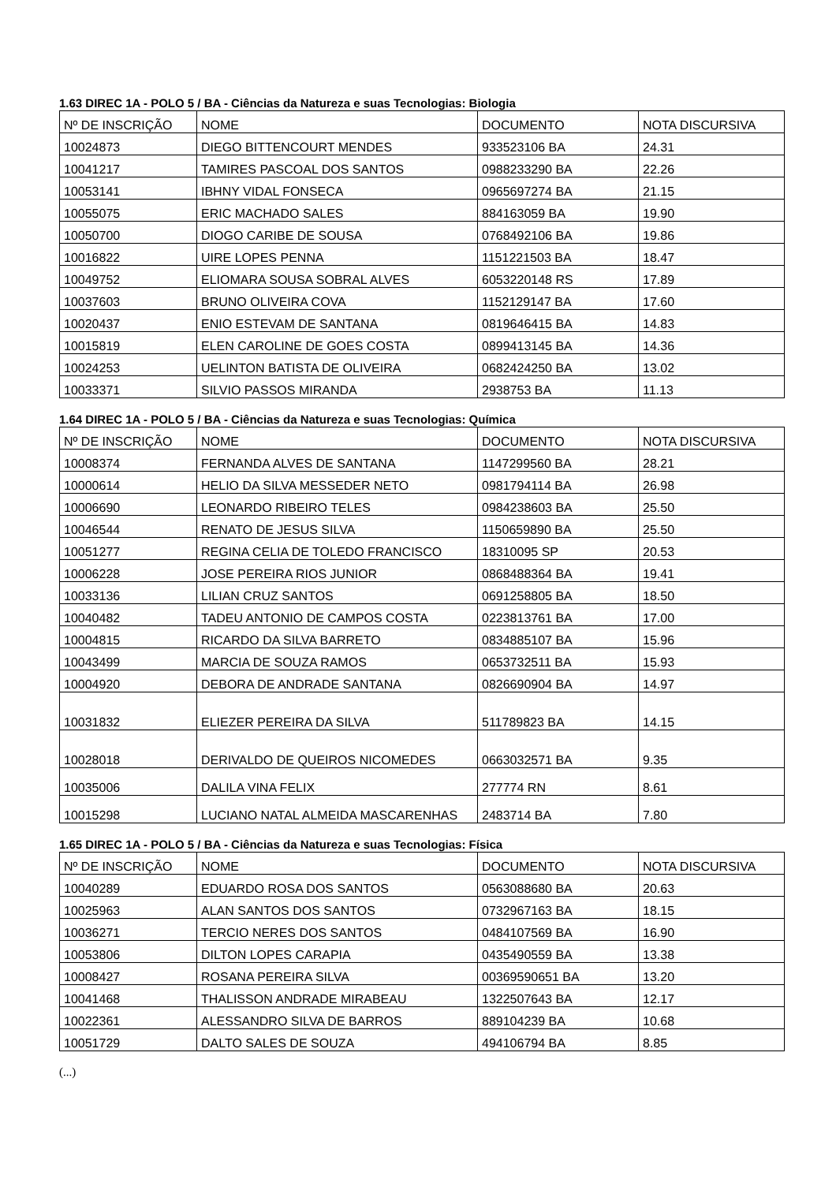1.63 DIREC 1A - POLO 5 / BA - Ciências da Natureza e suas Tecnologias: Biologia
| Nº DE INSCRIÇÃO | NOME | DOCUMENTO | NOTA DISCURSIVA |
| 10024873 | DIEGO BITTENCOURT MENDES | 933523106 BA | 24.31 |
| 10041217 | TAMIRES PASCOAL DOS SANTOS | 0988233290 BA | 22.26 |
| 10053141 | IBHNY VIDAL FONSECA | 0965697274 BA | 21.15 |
| 10055075 | ERIC MACHADO SALES | 884163059 BA | 19.90 |
| 10050700 | DIOGO CARIBE DE SOUSA | 0768492106 BA | 19.86 |
| 10016822 | UIRE LOPES PENNA | 1151221503 BA | 18.47 |
| 10049752 | ELIOMARA SOUSA SOBRAL ALVES | 6053220148 RS | 17.89 |
| 10037603 | BRUNO OLIVEIRA COVA | 1152129147 BA | 17.60 |
| 10020437 | ENIO ESTEVAM DE SANTANA | 0819646415 BA | 14.83 |
| 10015819 | ELEN CAROLINE DE GOES COSTA | 0899413145 BA | 14.36 |
| 10024253 | UELINTON BATISTA DE OLIVEIRA | 0682424250 BA | 13.02 |
| 10033371 | SILVIO PASSOS MIRANDA | 2938753 BA | 11.13 |
1.64 DIREC 1A - POLO 5 / BA - Ciências da Natureza e suas Tecnologias: Química
| Nº DE INSCRIÇÃO | NOME | DOCUMENTO | NOTA DISCURSIVA |
| 10008374 | FERNANDA ALVES DE SANTANA | 1147299560 BA | 28.21 |
| 10000614 | HELIO DA SILVA MESSEDER NETO | 0981794114 BA | 26.98 |
| 10006690 | LEONARDO RIBEIRO TELES | 0984238603 BA | 25.50 |
| 10046544 | RENATO DE JESUS SILVA | 1150659890 BA | 25.50 |
| 10051277 | REGINA CELIA DE TOLEDO FRANCISCO | 18310095 SP | 20.53 |
| 10006228 | JOSE PEREIRA RIOS JUNIOR | 0868488364 BA | 19.41 |
| 10033136 | LILIAN CRUZ SANTOS | 0691258805 BA | 18.50 |
| 10040482 | TADEU ANTONIO DE CAMPOS COSTA | 0223813761 BA | 17.00 |
| 10004815 | RICARDO DA SILVA BARRETO | 0834885107 BA | 15.96 |
| 10043499 | MARCIA DE SOUZA RAMOS | 0653732511 BA | 15.93 |
| 10004920 | DEBORA DE ANDRADE SANTANA | 0826690904 BA | 14.97 |
| 10031832 | ELIEZER PEREIRA DA SILVA | 511789823 BA | 14.15 |
| 10028018 | DERIVALDO DE QUEIROS NICOMEDES | 0663032571 BA | 9.35 |
| 10035006 | DALILA VINA FELIX | 277774 RN | 8.61 |
| 10015298 | LUCIANO NATAL ALMEIDA MASCARENHAS | 2483714 BA | 7.80 |
1.65 DIREC 1A - POLO 5 / BA - Ciências da Natureza e suas Tecnologias: Física
| Nº DE INSCRIÇÃO | NOME | DOCUMENTO | NOTA DISCURSIVA |
| 10040289 | EDUARDO ROSA DOS SANTOS | 0563088680 BA | 20.63 |
| 10025963 | ALAN SANTOS DOS SANTOS | 0732967163 BA | 18.15 |
| 10036271 | TERCIO NERES DOS SANTOS | 0484107569 BA | 16.90 |
| 10053806 | DILTON LOPES CARAPIA | 0435490559 BA | 13.38 |
| 10008427 | ROSANA PEREIRA SILVA | 00369590651 BA | 13.20 |
| 10041468 | THALISSON ANDRADE MIRABEAU | 1322507643 BA | 12.17 |
| 10022361 | ALESSANDRO SILVA DE BARROS | 889104239 BA | 10.68 |
| 10051729 | DALTO SALES DE SOUZA | 494106794 BA | 8.85 |
(...)